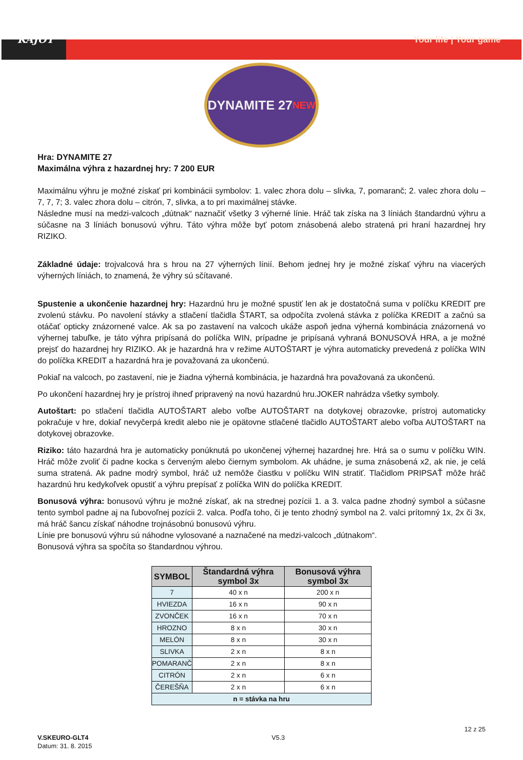KAJOT Your life | Your game
DYNAMITE 27 NEW
Hra: DYNAMITE 27
Maximálna výhra z hazardnej hry: 7 200 EUR
Maximálnu výhru je možné získať pri kombinácii symbolov: 1. valec zhora dolu – slivka, 7, pomaranč; 2. valec zhora dolu – 7, 7, 7; 3. valec zhora dolu – citrón, 7, slivka, a to pri maximálnej stávke.
Následne musí na medzi-valcoch „dútnak“ naznačiť všetky 3 výherné línie. Hráč tak získa na 3 líniách štandardnú výhru a súčasne na 3 líniách bonusovú výhru. Táto výhra môže byť potom znásobená alebo stratená pri hraní hazardnej hry RIZIKO.
Základné údaje: trojvalcová hra s hrou na 27 výherných línií. Behom jednej hry je možné získať výhru na viacerých výherných líniách, to znamená, že výhry sú sčítavané.
Spustenie a ukončenie hazardnej hry: Hazardnú hru je možné spustiť len ak je dostatočná suma v políčku KREDIT pre zvolenú stávku. Po navolení stávky a stlačení tlačidla ŠTART, sa odpočíta zvolená stávka z políčka KREDIT a začnú sa otáčať opticky znázornené valce. Ak sa po zastavení na valcoch ukáže aspoň jedna výherná kombinácia znázornená vo výhernej tabuľke, je táto výhra pripísaná do políčka WIN, prípadne je pripísaná vyhraná BONUSOVÁ HRA, a je možné prejsť do hazardnej hry RIZIKO. Ak je hazardná hra v režime AUTOŠTART je výhra automaticky prevedená z políčka WIN do políčka KREDIT a hazardná hra je považovaná za ukončenú.
Pokiaľ na valcoch, po zastavení, nie je žiadna výherná kombinácia, je hazardná hra považovaná za ukončenú.
Po ukončení hazardnej hry je prístroj ihneď pripravený na novú hazardnú hru.JOKER nahrádza všetky symboly.
Autoštart: po stlačení tlačidla AUTOŠTART alebo voľbe AUTOŠTART na dotykovej obrazovke, prístroj automaticky pokračuje v hre, dokiaľ nevyčerpá kredit alebo nie je opätovne stlačené tlačidlo AUTOŠTART alebo voľba AUTOŠTART na dotykovej obrazovke.
Riziko: táto hazardná hra je automaticky ponúknutá po ukončenej výhernej hazardnej hre. Hrá sa o sumu v políčku WIN. Hráč môže zvoliť či padne kocka s červeným alebo čiernym symbolom. Ak uhádne, je suma znásobená x2, ak nie, je celá suma stratená. Ak padne modrý symbol, hráč už nemôže čiastku v políčku WIN stratiť. Tlačidlom PRIPSAŤ môže hráč hazardnú hru kedykoľvek opustiť a výhru prepísať z políčka WIN do políčka KREDIT.
Bonusová výhra: bonusovú výhru je možné získať, ak na strednej pozícii 1. a 3. valca padne zhodný symbol a súčasne tento symbol padne aj na ľubovoľnej pozícii 2. valca. Podľa toho, či je tento zhodný symbol na 2. valci prítomný 1x, 2x či 3x, má hráč šancu získať náhodne trojnásobnú bonusovú výhru.
Línie pre bonusovú výhru sú náhodne vylosované a naznačené na medzi-valcoch „dútnakom“.
Bonusová výhra sa spočíta so štandardnou výhrou.
| SYMBOL | Štandardná výhra symbol 3x | Bonusová výhra symbol 3x |
| --- | --- | --- |
| 7 | 40 x n | 200 x n |
| HVIEZDA | 16 x n | 90 x n |
| ZVONČEK | 16 x n | 70 x n |
| HROZNO | 8 x n | 30 x n |
| MELÓN | 8 x n | 30 x n |
| SLIVKA | 2 x n | 8 x n |
| POMARANČ | 2 x n | 8 x n |
| CITRÓN | 2 x n | 6 x n |
| ČEREŠŇA | 2 x n | 6 x n |
| n = stávka na hru | | |
V.SKEURO-GLT4
Datum: 31. 8. 2015
V5.3 12 z 25